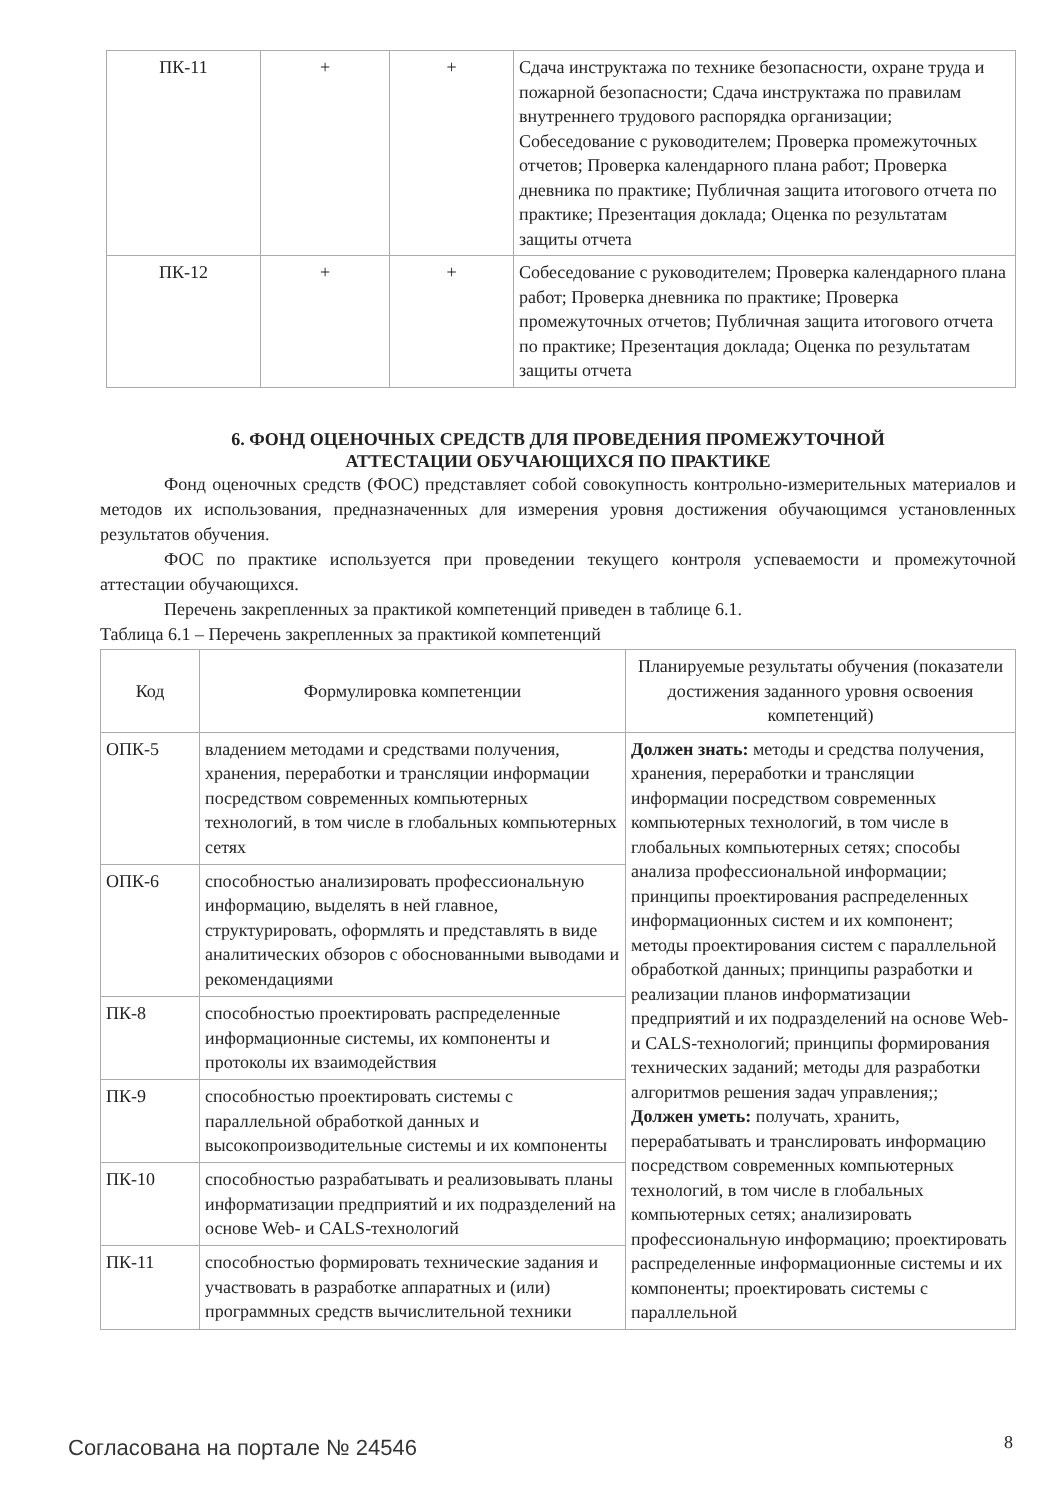| ПК-11 | + | + | Сдача инструктажа по технике безопасности, охране труда и пожарной безопасности; Сдача инструктажа по правилам внутреннего трудового распорядка организации; Собеседование с руководителем; Проверка промежуточных отчетов; Проверка календарного плана работ; Проверка дневника по практике; Публичная защита итогового отчета по практике; Презентация доклада; Оценка по результатам защиты отчета |
| ПК-12 | + | + | Собеседование с руководителем; Проверка календарного плана работ; Проверка дневника по практике; Проверка промежуточных отчетов; Публичная защита итогового отчета по практике; Презентация доклада; Оценка по результатам защиты отчета |
6. ФОНД ОЦЕНОЧНЫХ СРЕДСТВ ДЛЯ ПРОВЕДЕНИЯ ПРОМЕЖУТОЧНОЙ
АТТЕСТАЦИИ ОБУЧАЮЩИХСЯ ПО ПРАКТИКЕ
Фонд оценочных средств (ФОС) представляет собой совокупность контрольно-измерительных материалов и методов их использования, предназначенных для измерения уровня достижения обучающимся установленных результатов обучения.
ФОС по практике используется при проведении текущего контроля успеваемости и промежуточной аттестации обучающихся.
Перечень закрепленных за практикой компетенций приведен в таблице 6.1.
Таблица 6.1 – Перечень закрепленных за практикой компетенций
| Код | Формулировка компетенции | Планируемые результаты обучения (показатели достижения заданного уровня освоения компетенций) |
| --- | --- | --- |
| ОПК-5 | владением методами и средствами получения, хранения, переработки и трансляции информации посредством современных компьютерных технологий, в том числе в глобальных компьютерных сетях | Должен знать: методы и средства получения, хранения, переработки и трансляции информации посредством современных компьютерных технологий, в том числе в глобальных компьютерных сетях; способы анализа профессиональной информации; принципы проектирования распределенных информационных систем и их компонент; методы проектирования систем с параллельной обработкой данных; принципы разработки и реализации планов информатизации предприятий и их подразделений на основе Web- и CALS-технологий; принципы формирования технических заданий; методы для разработки алгоритмов решения задач управления;; Должен уметь: получать, хранить, перерабатывать и транслировать информацию посредством современных компьютерных технологий, в том числе в глобальных компьютерных сетях; анализировать профессиональную информацию; проектировать распределенные информационные системы и их компоненты; проектировать системы с параллельной |
| ОПК-6 | способностью анализировать профессиональную информацию, выделять в ней главное, структурировать, оформлять и представлять в виде аналитических обзоров с обоснованными выводами и рекомендациями | |
| ПК-8 | способностью проектировать распределенные информационные системы, их компоненты и протоколы их взаимодействия | |
| ПК-9 | способностью проектировать системы с параллельной обработкой данных и высокопроизводительные системы и их компоненты | |
| ПК-10 | способностью разрабатывать и реализовывать планы информатизации предприятий и их подразделений на основе Web- и CALS-технологий | |
| ПК-11 | способностью формировать технические задания и участвовать в разработке аппаратных и (или) программных средств вычислительной техники | |
Согласована на портале № 24546 8